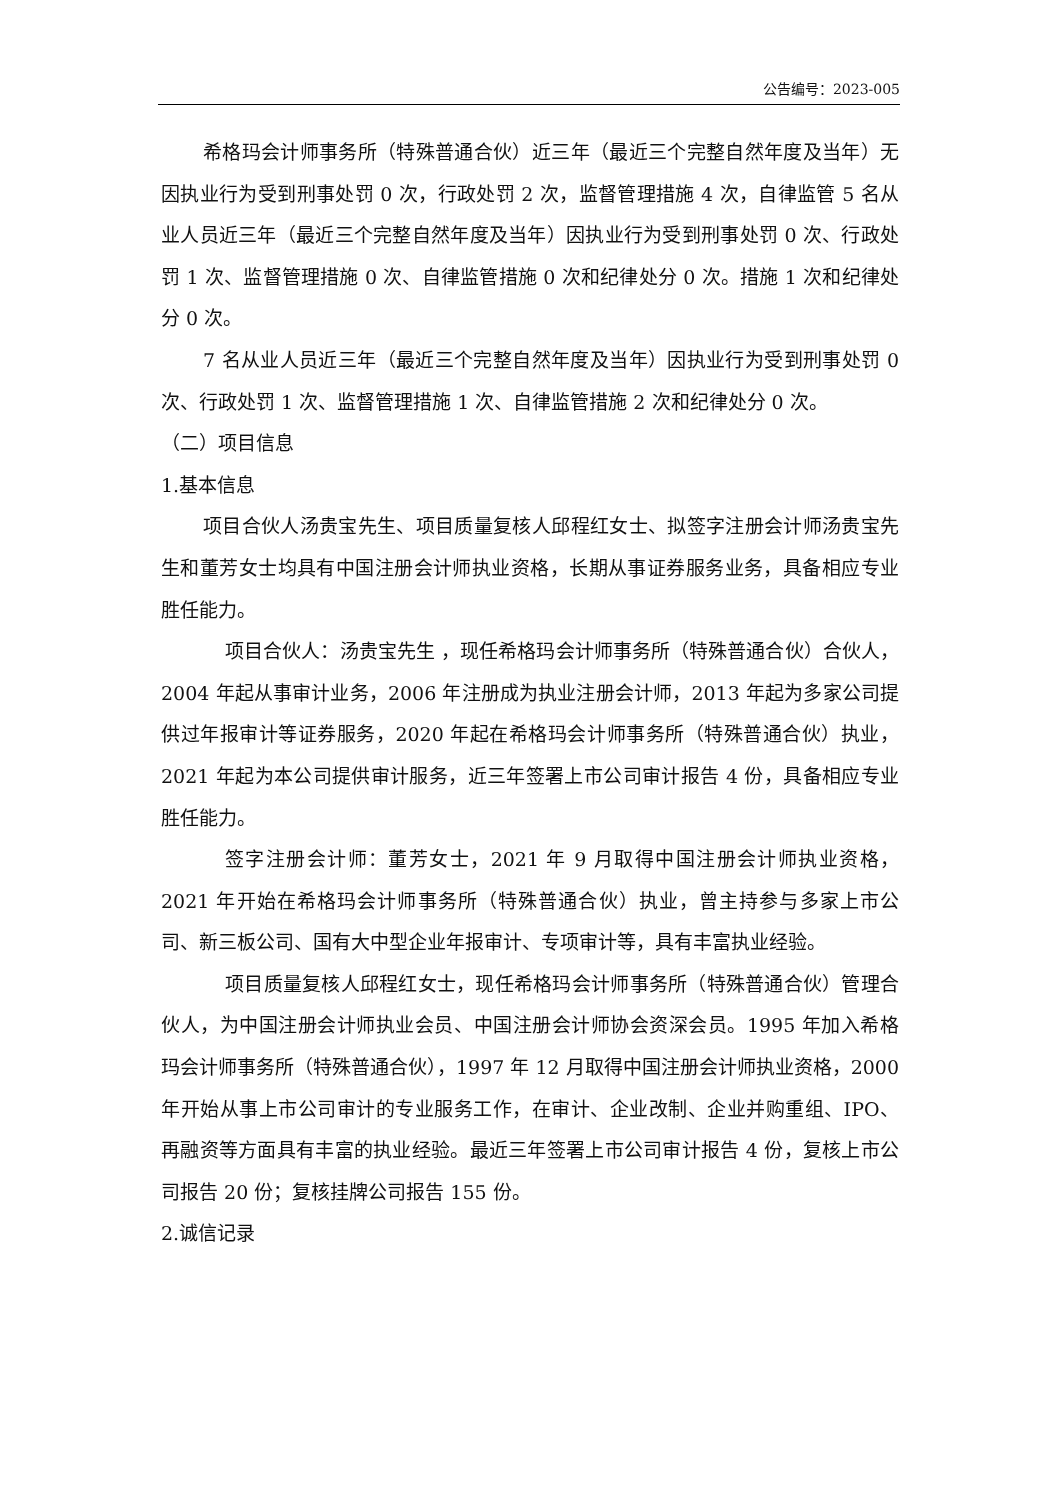公告编号：2023-005
希格玛会计师事务所（特殊普通合伙）近三年（最近三个完整自然年度及当年）无因执业行为受到刑事处罚 0 次，行政处罚 2 次，监督管理措施 4 次，自律监管 5 名从业人员近三年（最近三个完整自然年度及当年）因执业行为受到刑事处罚 0 次、行政处罚 1 次、监督管理措施 0 次、自律监管措施 0 次和纪律处分 0 次。措施 1 次和纪律处分 0 次。
7 名从业人员近三年（最近三个完整自然年度及当年）因执业行为受到刑事处罚 0 次、行政处罚 1 次、监督管理措施 1 次、自律监管措施 2 次和纪律处分 0 次。
（二）项目信息
1.基本信息
项目合伙人汤贵宝先生、项目质量复核人邱程红女士、拟签字注册会计师汤贵宝先生和董芳女士均具有中国注册会计师执业资格，长期从事证券服务业务，具备相应专业胜任能力。
项目合伙人：汤贵宝先生 ，现任希格玛会计师事务所（特殊普通合伙）合伙人，2004 年起从事审计业务，2006 年注册成为执业注册会计师，2013 年起为多家公司提供过年报审计等证券服务，2020 年起在希格玛会计师事务所（特殊普通合伙）执业，2021 年起为本公司提供审计服务，近三年签署上市公司审计报告 4 份，具备相应专业胜任能力。
签字注册会计师：董芳女士，2021 年 9 月取得中国注册会计师执业资格，2021 年开始在希格玛会计师事务所（特殊普通合伙）执业，曾主持参与多家上市公司、新三板公司、国有大中型企业年报审计、专项审计等，具有丰富执业经验。
项目质量复核人邱程红女士，现任希格玛会计师事务所（特殊普通合伙）管理合伙人，为中国注册会计师执业会员、中国注册会计师协会资深会员。1995 年加入希格玛会计师事务所（特殊普通合伙），1997 年 12 月取得中国注册会计师执业资格，2000 年开始从事上市公司审计的专业服务工作，在审计、企业改制、企业并购重组、IPO、再融资等方面具有丰富的执业经验。最近三年签署上市公司审计报告 4 份，复核上市公司报告 20 份；复核挂牌公司报告 155 份。
2.诚信记录